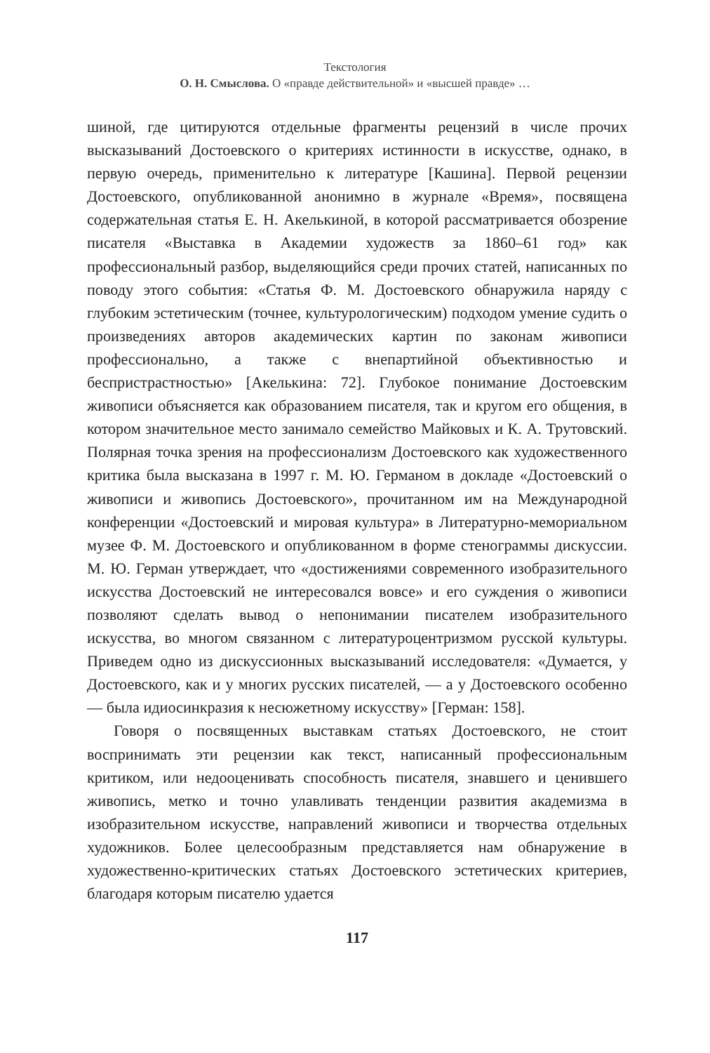Текстология
О. Н. Смыслова. О «правде действительной» и «высшей правде» …
шиной, где цитируются отдельные фрагменты рецензий в числе прочих высказываний Достоевского о критериях истинности в искусстве, однако, в первую очередь, применительно к литературе [Кашина]. Первой рецензии Достоевского, опубликованной анонимно в журнале «Время», посвящена содержательная статья Е. Н. Акелькиной, в которой рассматривается обозрение писателя «Выставка в Академии художеств за 1860–61 год» как профессиональный разбор, выделяющийся среди прочих статей, написанных по поводу этого события: «Статья Ф. М. Достоевского обнаружила наряду с глубоким эстетическим (точнее, культурологическим) подходом умение судить о произведениях авторов академических картин по законам живописи профессионально, а также с внепартийной объективностью и беспристрастностью» [Акелькина: 72]. Глубокое понимание Достоевским живописи объясняется как образованием писателя, так и кругом его общения, в котором значительное место занимало семейство Майковых и К. А. Трутовский. Полярная точка зрения на профессионализм Достоевского как художественного критика была высказана в 1997 г. М. Ю. Германом в докладе «Достоевский о живописи и живопись Достоевского», прочитанном им на Международной конференции «Достоевский и мировая культура» в Литературно-мемориальном музее Ф. М. Достоевского и опубликованном в форме стенограммы дискуссии. М. Ю. Герман утверждает, что «достижениями современного изобразительного искусства Достоевский не интересовался вовсе» и его суждения о живописи позволяют сделать вывод о непонимании писателем изобразительного искусства, во многом связанном с литературоцентризмом русской культуры. Приведем одно из дискуссионных высказываний исследователя: «Думается, у Достоевского, как и у многих русских писателей, — а у Достоевского особенно — была идиосинкразия к несюжетному искусству» [Герман: 158].
Говоря о посвященных выставкам статьях Достоевского, не стоит воспринимать эти рецензии как текст, написанный профессиональным критиком, или недооценивать способность писателя, знавшего и ценившего живопись, метко и точно улавливать тенденции развития академизма в изобразительном искусстве, направлений живописи и творчества отдельных художников. Более целесообразным представляется нам обнаружение в художественно-критических статьях Достоевского эстетических критериев, благодаря которым писателю удается
117